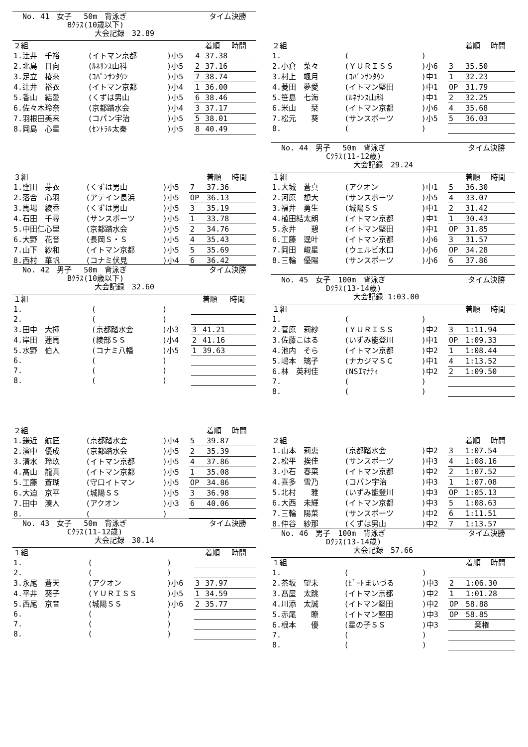No. 41　女子　 50m　背泳ぎ タイム決勝
Bｸﾗｽ(10歳以下)
大会記録　32.89
| ２組 | | | | 着順 | 時間 |
| 1.辻井 千裕 | (イトマン京都 | )小5 | 4 | 37.38 | |
| 2.北島 日向 | (ﾙﾈｻﾝｽ山科 | )小5 | 2 | 37.16 | |
| 3.足立 椿來 | (ｺﾊﾟﾝｻﾝﾀｳﾝ | )小5 | 7 | 38.74 | |
| 4.辻井 裕衣 | (イトマン京都 | )小4 | 1 | 36.00 | |
| 5.香山 結愛 | (くずは男山 | )小5 | 6 | 38.46 | |
| 6.佐々木玲奈 | (京都踏水会 | )小4 | 3 | 37.17 | |
| 7.羽根田美来 | (コパン宇治 | )小5 | 5 | 38.01 | |
| 8.岡島 心星 | (ｾﾝﾄﾗﾙ太秦 | )小5 | 8 | 40.49 | |
| ３組 | | | | 着順 | 時間 |
| 1.窪田 芽衣 | (くずは男山 | )小5 | 7 | 37.36 | |
| 2.落合 心羽 | (アテイン長浜 | )小5 | OP | 36.13 | |
| 3.馬場 綾香 | (くずは男山 | )小5 | 3 | 35.19 | |
| 4.石田 千尋 | (サンスポーツ | )小5 | 1 | 33.78 | |
| 5.中田仁心里 | (京都踏水会 | )小5 | 2 | 34.76 | |
| 6.大野 花音 | (長岡Ｓ・Ｓ | )小5 | 4 | 35.43 | |
| 7.山下 紗和 | (イトマン京都 | )小5 | 5 | 35.69 | |
| 8.西村 華帆 | (コナミ伏見 | )小4 | 6 | 36.42 | |
No. 42　男子　 50m　背泳ぎ タイム決勝
Bｸﾗｽ(10歳以下)
大会記録　32.60
| １組 | | | | 着順 | 時間 |
| 1. | ( | ) | | | |
| 2. | ( | ) | | | |
| 3.田中 大揮 | (京都踏水会 | )小3 | 3 | 41.21 | |
| 4.岸田 蓮馬 | (綾部ＳＳ | )小4 | 2 | 41.16 | |
| 5.水野 伯人 | (コナミ八幡 | )小5 | 1 | 39.63 | |
| 6. | ( | ) | | | |
| 7. | ( | ) | | | |
| 8. | ( | ) | | | |
| ２組 | | | | 着順 | 時間 |
| 1.鎌近 航匠 | (京都踏水会 | )小4 | 5 | 39.87 | |
| 2.濱中 優成 | (京都踏水会 | )小5 | 2 | 35.39 | |
| 3.清水 玲玖 | (イトマン京都 | )小5 | 4 | 37.86 | |
| 4.髙山 龍真 | (イトマン京都 | )小5 | 1 | 35.08 | |
| 5.工藤 蒼瑚 | (守口イトマン | )小5 | OP | 34.86 | |
| 6.大迫 京平 | (城陽ＳＳ | )小5 | 3 | 36.98 | |
| 7.田中 湊人 | (アクオン | )小3 | 6 | 40.06 | |
| 8. | ( | ) | | | |
No. 43　女子　 50m　背泳ぎ タイム決勝
Cｸﾗｽ(11-12歳)
大会記録　30.14
| １組 | | | | 着順 | 時間 |
| 1. | ( | ) | | | |
| 2. | ( | ) | | | |
| 3.永尾 蒼天 | (アクオン | )小6 | 3 | 37.97 | |
| 4.平井 葵子 | (ＹＵＲＩＳＳ | )小5 | 1 | 34.59 | |
| 5.西尾 京音 | (城陽ＳＳ | )小6 | 2 | 35.77 | |
| 6. | ( | ) | | | |
| 7. | ( | ) | | | |
| 8. | ( | ) | | | |
| ２組 | | | | 着順 | 時間 |
| 1. | ( | ) | | | |
| 2.小倉 菜々 | (ＹＵＲＩＳＳ | )小6 | 3 | 35.50 | |
| 3.村上 颯月 | (ｺﾊﾟﾝｻﾝﾀｳﾝ | )中1 | 1 | 32.23 | |
| 4.菱田 夢愛 | (イトマン堅田 | )中1 | OP | 31.79 | |
| 5.笹島 七海 | (ﾙﾈｻﾝｽ山科 | )中1 | 2 | 32.25 | |
| 6.米山 栞 | (イトマン京都 | )小6 | 4 | 35.68 | |
| 7.松元 葵 | (サンスポーツ | )小5 | 5 | 36.03 | |
| 8. | ( | ) | | | |
No. 44　男子　 50m　背泳ぎ タイム決勝
Cｸﾗｽ(11-12歳)
大会記録　29.24
| １組 | | | | 着順 | 時間 |
| 1.大城 蒼真 | (アクオン | )中1 | 5 | 36.30 | |
| 2.河原 想大 | (サンスポーツ | )小5 | 4 | 33.07 | |
| 3.福井 勇生 | (城陽ＳＳ | )中1 | 2 | 31.42 | |
| 4.植田結太朗 | (イトマン京都 | )中1 | 1 | 30.43 | |
| 5.永井 憩 | (イトマン堅田 | )中1 | OP | 31.85 | |
| 6.工藤 逞叶 | (イトマン京都 | )小6 | 3 | 31.57 | |
| 7.岡田 峻星 | (ウェルビ水口 | )小6 | OP | 34.28 | |
| 8.三輪 優陽 | (サンスポーツ | )小6 | 6 | 37.86 | |
No. 45　女子　100m　背泳ぎ タイム決勝
Dｸﾗｽ(13-14歳)
大会記録 1:03.00
| １組 | | | | 着順 | 時間 |
| 1. | ( | ) | | | |
| 2.菅原 莉紗 | (ＹＵＲＩＳＳ | )中2 | 3 | 1:11.94 | |
| 3.佐藤こはる | (いずみ能登川 | )中1 | OP | 1:09.33 | |
| 4.池内 そら | (イトマン京都 | )中2 | 1 | 1:08.44 | |
| 5.嶋本 璃子 | (ナカジマＳＣ | )中1 | 4 | 1:13.52 | |
| 6.林 英利佳 | (NSIﾏﾅﾃｨ | )中2 | 2 | 1:09.50 | |
| 7. | ( | ) | | | |
| 8. | ( | ) | | | |
| ２組 | | | | 着順 | 時間 |
| 1.山本 莉恵 | (京都踏水会 | )中2 | 3 | 1:07.54 | |
| 2.松平 挨佳 | (サンスポーツ | )中3 | 4 | 1:08.16 | |
| 3.小石 春菜 | (イトマン京都 | )中2 | 2 | 1:07.52 | |
| 4.喜多 雪乃 | (コパン宇治 | )中3 | 1 | 1:07.08 | |
| 5.北村 雅 | (いずみ能登川 | )中3 | OP | 1:05.13 | |
| 6.大西 未輝 | (イトマン京都 | )中3 | 5 | 1:08.63 | |
| 7.三輪 陽菜 | (サンスポーツ | )中2 | 6 | 1:11.51 | |
| 8.仲谷 紗那 | (くずは男山 | )中2 | 7 | 1:13.57 | |
No. 46　男子　100m　背泳ぎ タイム決勝
Dｸﾗｽ(13-14歳)
大会記録　57.66
| １組 | | | | 着順 | 時間 |
| 1. | ( | ) | | | |
| 2.茶坂 望未 | (ﾋﾞｰﾄまいづる | )中3 | 2 | 1:06.30 | |
| 3.髙屋 太跳 | (イトマン京都 | )中2 | 1 | 1:01.28 | |
| 4.川添 太誠 | (イトマン堅田 | )中2 | OP | 58.88 | |
| 5.赤尾 瞭 | (イトマン堅田 | )中3 | OP | 58.85 | |
| 6.根本 優 | (星の子ＳＳ | )中3 | 棄権 | | |
| 7. | ( | ) | | | |
| 8. | ( | ) | | | |